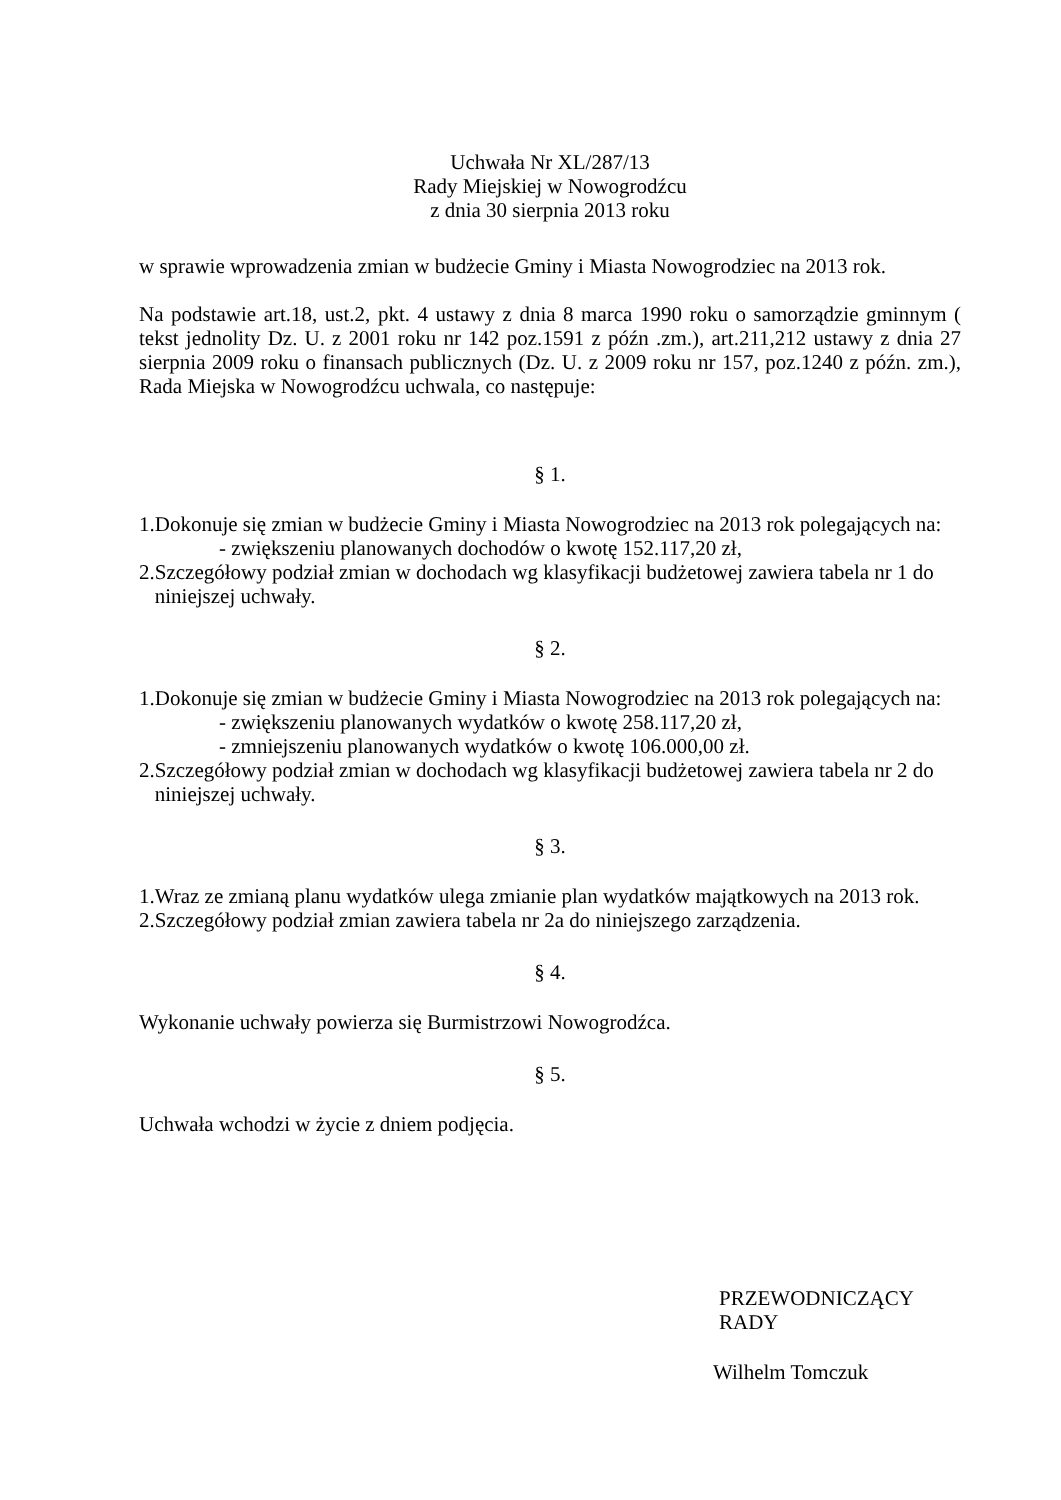Uchwała Nr XL/287/13
Rady Miejskiej w Nowogrodźcu
z dnia 30 sierpnia 2013 roku
w sprawie wprowadzenia zmian w budżecie Gminy i Miasta Nowogrodziec na 2013 rok.
Na podstawie art.18, ust.2, pkt. 4 ustawy z dnia 8 marca 1990 roku o samorządzie gminnym ( tekst jednolity Dz. U. z 2001 roku nr 142 poz.1591 z późn .zm.), art.211,212 ustawy z dnia 27 sierpnia 2009 roku o finansach publicznych (Dz. U. z 2009 roku nr 157, poz.1240 z późn. zm.), Rada Miejska w Nowogrodźcu uchwala, co następuje:
§ 1.
1.Dokonuje się zmian w budżecie Gminy i Miasta Nowogrodziec na 2013 rok polegających na:
- zwiększeniu planowanych dochodów o kwotę 152.117,20 zł,
2.Szczegółowy podział zmian w dochodach wg klasyfikacji budżetowej zawiera tabela nr 1 do
niniejszej uchwały.
§ 2.
1.Dokonuje się zmian w budżecie Gminy i Miasta Nowogrodziec na 2013 rok polegających na:
- zwiększeniu planowanych wydatków o kwotę 258.117,20 zł,
- zmniejszeniu planowanych wydatków o kwotę 106.000,00 zł.
2.Szczegółowy podział zmian w dochodach wg klasyfikacji budżetowej zawiera tabela nr 2 do
niniejszej uchwały.
§ 3.
1.Wraz ze zmianą planu wydatków ulega zmianie plan wydatków majątkowych na 2013 rok.
2.Szczegółowy podział zmian zawiera tabela nr 2a do niniejszego zarządzenia.
§ 4.
Wykonanie uchwały powierza się Burmistrzowi Nowogrodźca.
§ 5.
Uchwała wchodzi w życie z dniem podjęcia.
PRZEWODNICZĄCY RADY
Wilhelm Tomczuk